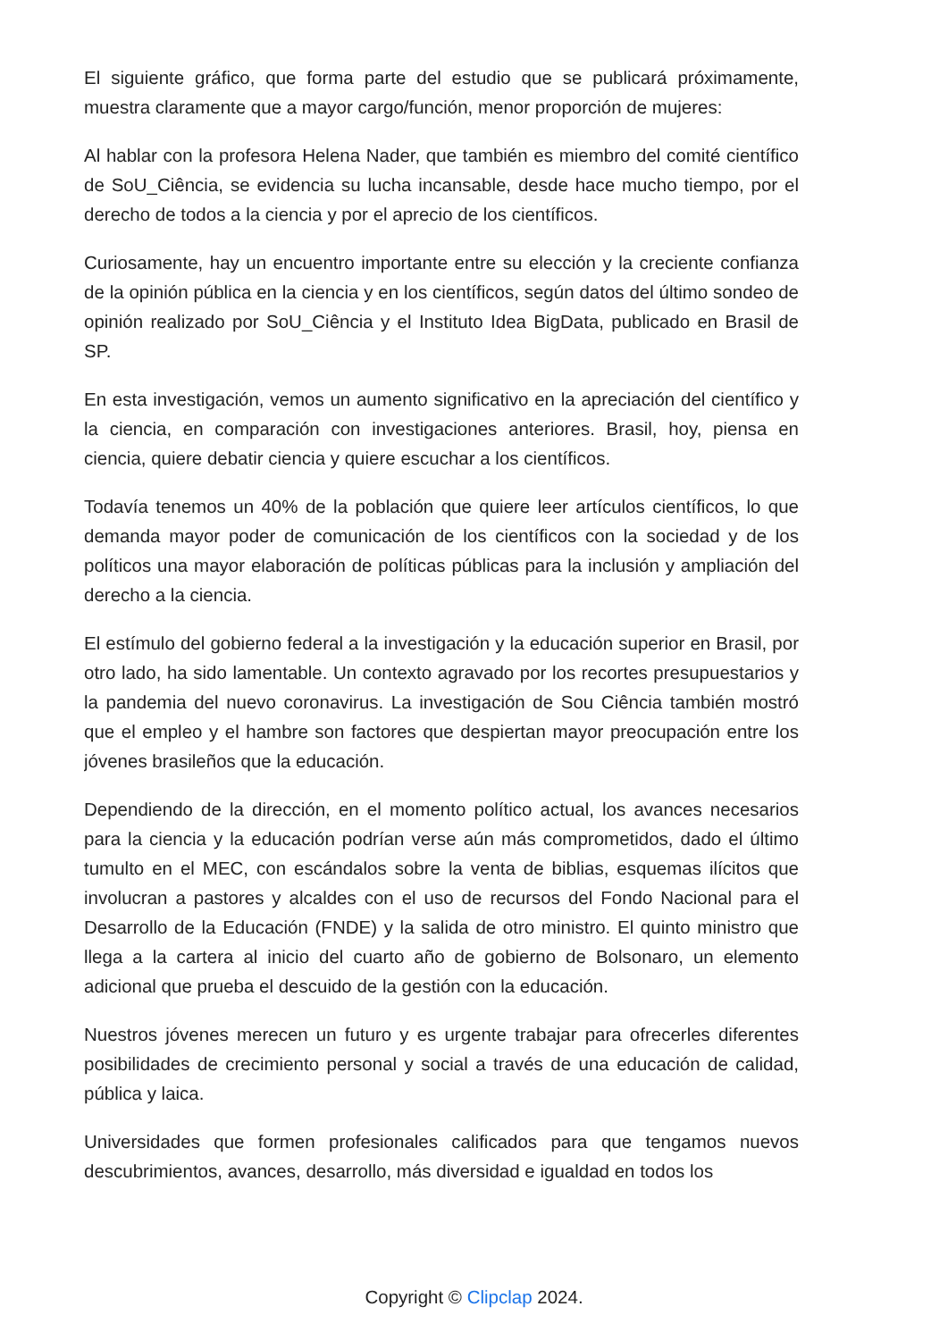El siguiente gráfico, que forma parte del estudio que se publicará próximamente, muestra claramente que a mayor cargo/función, menor proporción de mujeres:
Al hablar con la profesora Helena Nader, que también es miembro del comité científico de SoU_Ciência, se evidencia su lucha incansable, desde hace mucho tiempo, por el derecho de todos a la ciencia y por el aprecio de los científicos.
Curiosamente, hay un encuentro importante entre su elección y la creciente confianza de la opinión pública en la ciencia y en los científicos, según datos del último sondeo de opinión realizado por SoU_Ciência y el Instituto Idea BigData, publicado en Brasil de SP.
En esta investigación, vemos un aumento significativo en la apreciación del científico y la ciencia, en comparación con investigaciones anteriores. Brasil, hoy, piensa en ciencia, quiere debatir ciencia y quiere escuchar a los científicos.
Todavía tenemos un 40% de la población que quiere leer artículos científicos, lo que demanda mayor poder de comunicación de los científicos con la sociedad y de los políticos una mayor elaboración de políticas públicas para la inclusión y ampliación del derecho a la ciencia.
El estímulo del gobierno federal a la investigación y la educación superior en Brasil, por otro lado, ha sido lamentable. Un contexto agravado por los recortes presupuestarios y la pandemia del nuevo coronavirus. La investigación de Sou Ciência también mostró que el empleo y el hambre son factores que despiertan mayor preocupación entre los jóvenes brasileños que la educación.
Dependiendo de la dirección, en el momento político actual, los avances necesarios para la ciencia y la educación podrían verse aún más comprometidos, dado el último tumulto en el MEC, con escándalos sobre la venta de biblias, esquemas ilícitos que involucran a pastores y alcaldes con el uso de recursos del Fondo Nacional para el Desarrollo de la Educación (FNDE) y la salida de otro ministro. El quinto ministro que llega a la cartera al inicio del cuarto año de gobierno de Bolsonaro, un elemento adicional que prueba el descuido de la gestión con la educación.
Nuestros jóvenes merecen un futuro y es urgente trabajar para ofrecerles diferentes posibilidades de crecimiento personal y social a través de una educación de calidad, pública y laica.
Universidades que formen profesionales calificados para que tengamos nuevos descubrimientos, avances, desarrollo, más diversidad e igualdad en todos los
Copyright © Clipclap 2024.